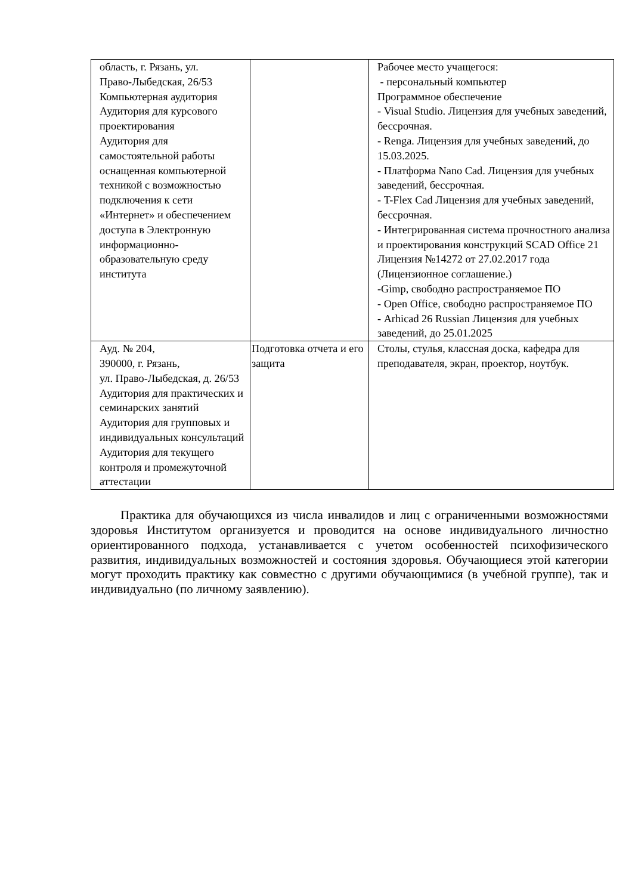| область, г. Рязань, ул. Право-Лыбедская, 26/53 Компьютерная аудитория Аудитория для курсового проектирования Аудитория для самостоятельной работы оснащенная компьютерной техникой с возможностью подключения к сети «Интернет» и обеспечением доступа в Электронную информационно-образовательную среду института | | Рабочее место учащегося: - персональный компьютер Программное обеспечение - Visual Studio. Лицензия для учебных заведений, бессрочная. - Renga. Лицензия для учебных заведений, до 15.03.2025. - Платформа Nano Cad. Лицензия для учебных заведений, бессрочная. - T-Flex Cad Лицензия для учебных заведений, бессрочная. - Интегрированная система прочностного анализа и проектирования конструкций SCAD Office 21 Лицензия №14272 от 27.02.2017 года (Лицензионное соглашение.) -Gimp, свободно распространяемое ПО - Open Office, свободно распространяемое ПО - Arhicad 26 Russian Лицензия для учебных заведений, до 25.01.2025 |
| Ауд. № 204, 390000, г. Рязань, ул. Право-Лыбедская, д. 26/53 Аудитория для практических и семинарских занятий Аудитория для групповых и индивидуальных консультаций Аудитория для текущего контроля и промежуточной аттестации | Подготовка отчета и его защита | Столы, стулья, классная доска, кафедра для преподавателя, экран, проектор, ноутбук. |
Практика для обучающихся из числа инвалидов и лиц с ограниченными возможностями здоровья Институтом организуется и проводится на основе индивидуального личностно ориентированного подхода, устанавливается с учетом особенностей психофизического развития, индивидуальных возможностей и состояния здоровья. Обучающиеся этой категории могут проходить практику как совместно с другими обучающимися (в учебной группе), так и индивидуально (по личному заявлению).